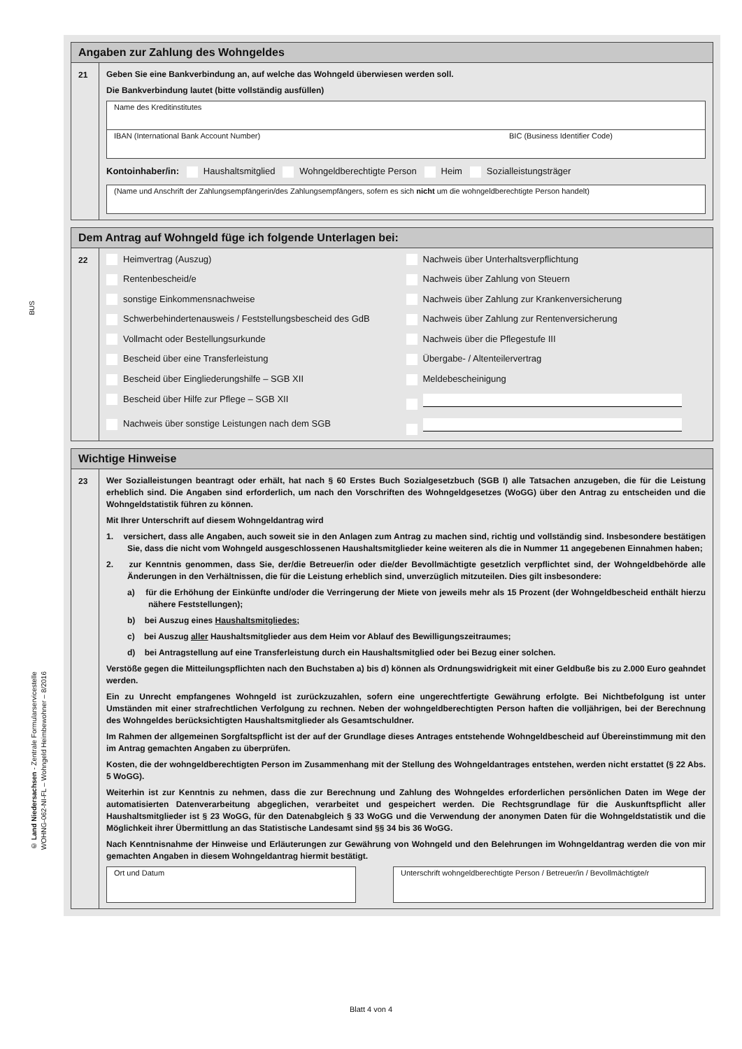BUS
© Land Niedersachsen - Zentrale Formularservicestelle
WOHNG-062-NI-FL – Wohngeld Heimbewohner – 8/2016
Angaben zur Zahlung des Wohngeldes
21
Geben Sie eine Bankverbindung an, auf welche das Wohngeld überwiesen werden soll.
Die Bankverbindung lautet (bitte vollständig ausfüllen)
Name des Kreditinstitutes
IBAN (International Bank Account Number) BIC (Business Identifier Code)
Kontoinhaber/in: Haushaltsmitglied Wohngeldberechtigte Person Heim Sozialleistungsträger
(Name und Anschrift der Zahlungsempfängerin/des Zahlungsempfängers, sofern es sich nicht um die wohngeldberechtigte Person handelt)
Dem Antrag auf Wohngeld füge ich folgende Unterlagen bei:
22 Heimvertrag (Auszug)
Nachweis über Unterhaltsverpflichtung
Rentenbescheid/e
Nachweis über Zahlung von Steuern
sonstige Einkommensnachweise
Nachweis über Zahlung zur Krankenversicherung
Schwerbehindertenausweis / Feststellungsbescheid des GdB
Nachweis über Zahlung zur Rentenversicherung
Vollmacht oder Bestellungsurkunde
Nachweis über die Pflegestufe III
Bescheid über eine Transferleistung
Übergabe- / Altenteilervertrag
Bescheid über Eingliederungshilfe – SGB XII
Meldebescheinigung
Bescheid über Hilfe zur Pflege – SGB XII
Nachweis über sonstige Leistungen nach dem SGB
Wichtige Hinweise
23
Wer Sozialleistungen beantragt oder erhält, hat nach § 60 Erstes Buch Sozialgesetzbuch (SGB I) alle Tatsachen anzugeben, die für die Leistung erheblich sind. Die Angaben sind erforderlich, um nach den Vorschriften des Wohngeldgesetzes (WoGG) über den Antrag zu entscheiden und die Wohngeldstatistik führen zu können.
Mit Ihrer Unterschrift auf diesem Wohngeldantrag wird
1. versichert, dass alle Angaben, auch soweit sie in den Anlagen zum Antrag zu machen sind, richtig und vollständig sind. Insbesondere bestätigen Sie, dass die nicht vom Wohngeld ausgeschlossenen Haushaltsmitglieder keine weiteren als die in Nummer 11 angegebenen Einnahmen haben;
2. zur Kenntnis genommen, dass Sie, der/die Betreuer/in oder die/der Bevollmächtigte gesetzlich verpflichtet sind, der Wohngeldbehörde alle Änderungen in den Verhältnissen, die für die Leistung erheblich sind, unverzüglich mitzuteilen. Dies gilt insbesondere:
a) für die Erhöhung der Einkünfte und/oder die Verringerung der Miete von jeweils mehr als 15 Prozent (der Wohngeldbescheid enthält hierzu nähere Feststellungen);
b) bei Auszug eines Haushaltsmitgliedes;
c) bei Auszug aller Haushaltsmitglieder aus dem Heim vor Ablauf des Bewilligungszeitraumes;
d) bei Antragstellung auf eine Transferleistung durch ein Haushaltsmitglied oder bei Bezug einer solchen.
Verstöße gegen die Mitteilungspflichten nach den Buchstaben a) bis d) können als Ordnungswidrigkeit mit einer Geldbuße bis zu 2.000 Euro geahndet werden.
Ein zu Unrecht empfangenes Wohngeld ist zurückzuzahlen, sofern eine ungerechtfertigte Gewährung erfolgte. Bei Nichtbefolgung ist unter Umständen mit einer strafrechtlichen Verfolgung zu rechnen. Neben der wohngeldberechtigten Person haften die volljährigen, bei der Berechnung des Wohngeldes berücksichtigten Haushaltsmitglieder als Gesamtschuldner.
Im Rahmen der allgemeinen Sorgfaltspflicht ist der auf der Grundlage dieses Antrages entstehende Wohngeldbescheid auf Übereinstimmung mit den im Antrag gemachten Angaben zu überprüfen.
Kosten, die der wohngeldberechtigten Person im Zusammenhang mit der Stellung des Wohngeldantrages entstehen, werden nicht erstattet (§ 22 Abs. 5 WoGG).
Weiterhin ist zur Kenntnis zu nehmen, dass die zur Berechnung und Zahlung des Wohngeldes erforderlichen persönlichen Daten im Wege der automatisierten Datenverarbeitung abgeglichen, verarbeitet und gespeichert werden. Die Rechtsgrundlage für die Auskunftspflicht aller Haushaltsmitglieder ist § 23 WoGG, für den Datenabgleich § 33 WoGG und die Verwendung der anonymen Daten für die Wohngeldstatistik und die Möglichkeit ihrer Übermittlung an das Statistische Landesamt sind §§ 34 bis 36 WoGG.
Nach Kenntnisnahme der Hinweise und Erläuterungen zur Gewährung von Wohngeld und den Belehrungen im Wohngeldantrag werden die von mir gemachten Angaben in diesem Wohngeldantrag hiermit bestätigt.
Ort und Datum Unterschrift wohngeldberechtigte Person / Betreuer/in / Bevollmächtigte/r
Blatt 4 von 4